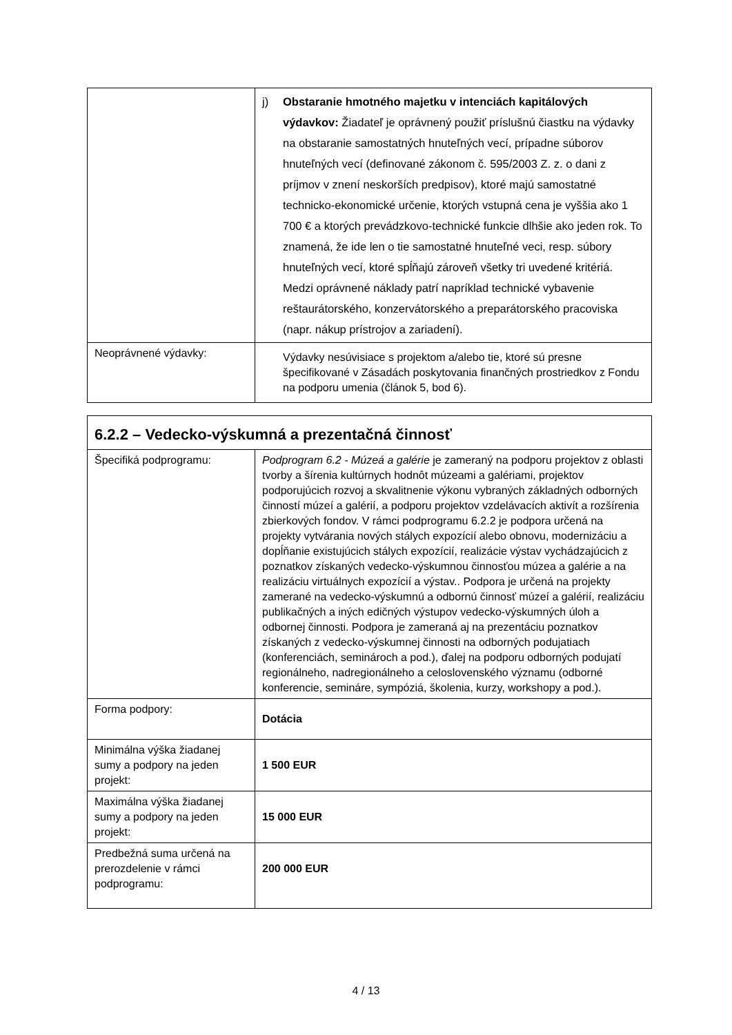| | j) Obstaranie hmotného majetku v intenciách kapitálových výdavkov: Žiadateľ je oprávnený použiť príslušnú čiastku na výdavky na obstaranie samostatných hnuteľných vecí, prípadne súborov hnuteľných vecí (definované zákonom č. 595/2003 Z. z. o dani z príjmov v znení neskorších predpisov), ktoré majú samostatné technicko-ekonomické určenie, ktorých vstupná cena je vyššia ako 1 700 € a ktorých prevádzkovo-technické funkcie dlhšie ako jeden rok. To znamená, že ide len o tie samostatné hnuteľné veci, resp. súbory hnuteľných vecí, ktoré spĺňajú zároveň všetky tri uvedené kritériá. Medzi oprávnené náklady patrí napríklad technické vybavenie reštaurátorského, konzervátorského a preparátorského pracoviska (napr. nákup prístrojov a zariadení). |
| Neoprávnené výdavky: | Výdavky nesúvisiace s projektom a/alebo tie, ktoré sú presne špecifikované v Zásadách poskytovania finančných prostriedkov z Fondu na podporu umenia (článok 5, bod 6). |
| 6.2.2 – Vedecko-výskumná a prezentačná činnosť | |
| Špecifiká podprogramu: | Podprogram 6.2 - Múzeá a galérie je zameraný na podporu projektov z oblasti tvorby a šírenia kultúrnych hodnôt múzeami a galériami, projektov podporujúcich rozvoj a skvalitnenie výkonu vybraných základných odborných činností múzeí a galérií, a podporu projektov vzdelávacích aktivít a rozšírenia zbierkových fondov. V rámci podprogramu 6.2.2 je podpora určená na projekty vytvárania nových stálych expozícií alebo obnovu, modernizáciu a dopĺňanie existujúcich stálych expozícií, realizácie výstav vychádzajúcich z poznatkov získaných vedecko-výskumnou činnosťou múzea a galérie a na realizáciu virtuálnych expozícií a výstav.. Podpora je určená na projekty zamerané na vedecko-výskumnú a odbornú činnosť múzeí a galérií, realizáciu publikačných a iných edičných výstupov vedecko-výskumných úloh a odbornej činnosti. Podpora je zameraná aj na prezentáciu poznatkov získaných z vedecko-výskumnej činnosti na odborných podujatiach (konferenciách, seminároch a pod.), ďalej na podporu odborných podujatí regionálneho, nadregionálneho a celoslovenského významu (odborné konferencie, semináre, sympóziá, školenia, kurzy, workshopy a pod.). |
| Forma podpory: | Dotácia |
| Minimálna výška žiadanej sumy a podpory na jeden projekt: | 1 500 EUR |
| Maximálna výška žiadanej sumy a podpory na jeden projekt: | 15 000 EUR |
| Predbežná suma určená na prerozdelenie v rámci podprogramu: | 200 000 EUR |
4 / 13